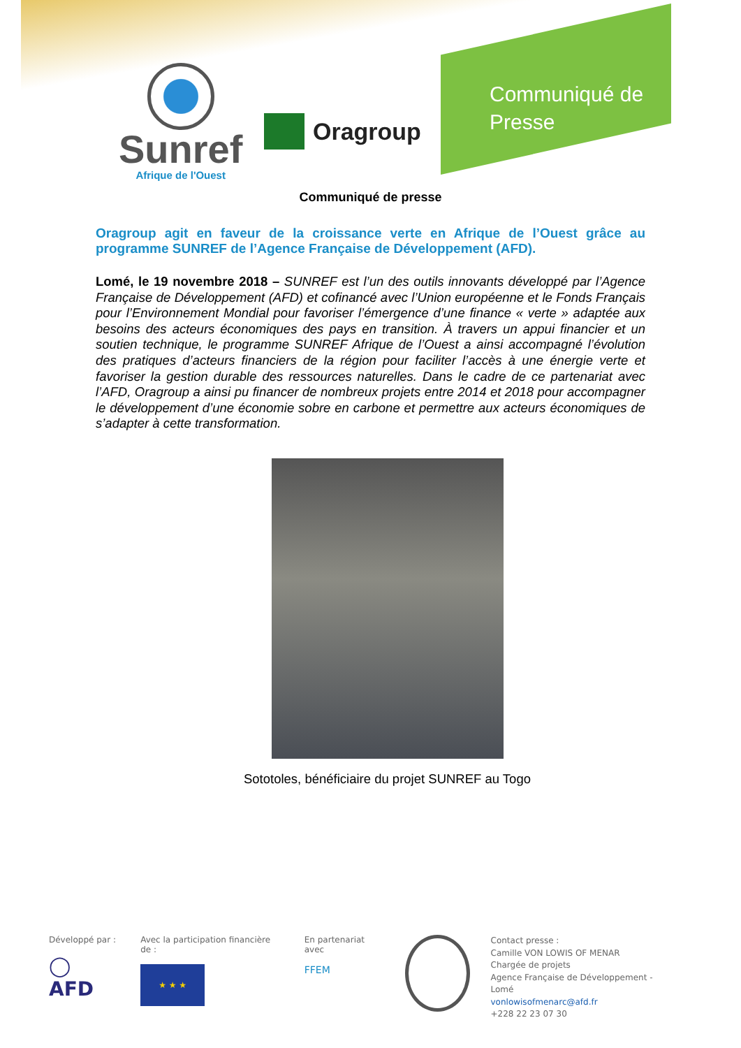Sunref
Afrique de l'Ouest
Oragroup
Communiqué de
Presse
Communiqué de presse
Oragroup agit en faveur de la croissance verte en Afrique de l’Ouest grâce au programme SUNREF de l’Agence Française de Développement (AFD).
Lomé, le 19 novembre 2018 – SUNREF est l’un des outils innovants développé par l’Agence Française de Développement (AFD) et cofinancé avec l’Union européenne et le Fonds Français pour l’Environnement Mondial pour favoriser l’émergence d’une finance « verte » adaptée aux besoins des acteurs économiques des pays en transition. À travers un appui financier et un soutien technique, le programme SUNREF Afrique de l’Ouest a ainsi accompagné l’évolution des pratiques d’acteurs financiers de la région pour faciliter l’accès à une énergie verte et favoriser la gestion durable des ressources naturelles. Dans le cadre de ce partenariat avec l’AFD, Oragroup a ainsi pu financer de nombreux projets entre 2014 et 2018 pour accompagner le développement d’une économie sobre en carbone et permettre aux acteurs économiques de s’adapter à cette transformation.
Sototoles, bénéficiaire du projet SUNREF au Togo
Développé par :
◯ AFD
Avec la participation financière de :
★ ★ ★
En partenariat avec
FFEM
Contact presse :
Camille VON LOWIS OF MENAR
Chargée de projets
Agence Française de Développement - Lomé
vonlowisofmenarc@afd.fr
+228 22 23 07 30